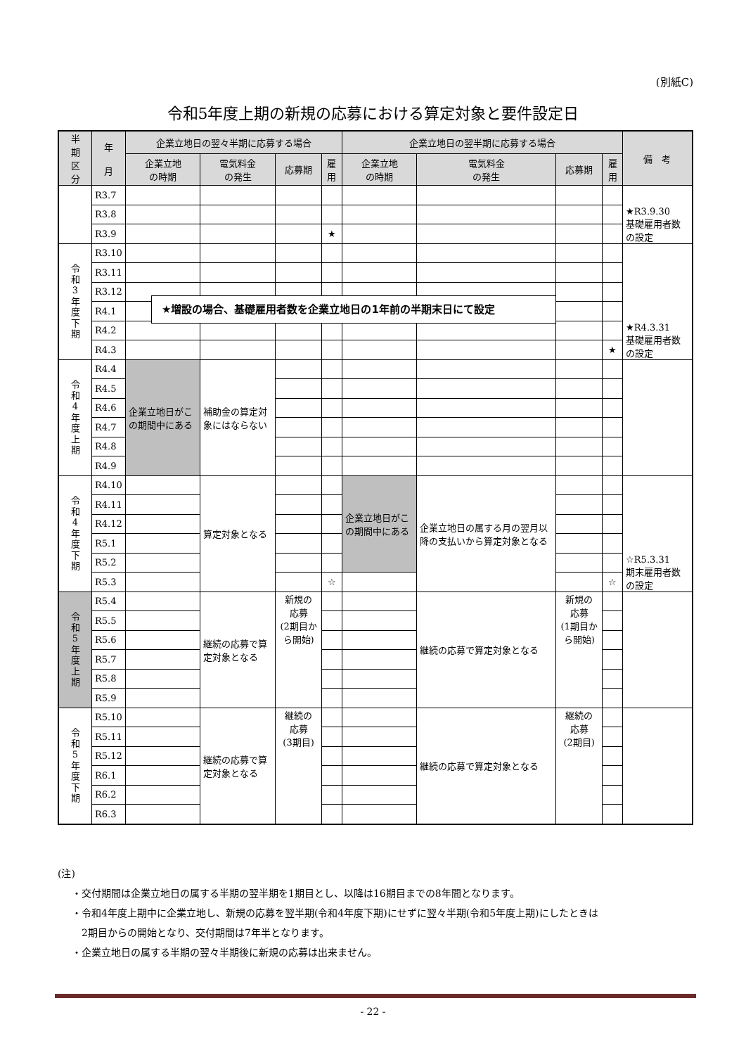(別紙C)
令和5年度上期の新規の応募における算定対象と要件設定日
| 半 期 区 分 | 年 月 | 企業立地日の翌々半期に応募する場合 | | | | 企業立地日の翌半期に応募する場合 | | | | 備 考 |
| --- | --- | --- | --- | --- | --- | --- | --- | --- | --- | --- |
| | | 企業立地 の時期 | 電気料金 の発生 | 応募期 | 雇用 | 企業立地 の時期 | 電気料金 の発生 | 応募期 | 雇用 | |
| | R3.7 | | | | | | | | | ★R3.9.30 基礎雇用者数の設定 |
| | R3.8 | | | | | | | | | |
| | R3.9 | | | | ★ | | | | | |
| 令 和 3 年 度 下 期 | R3.10 | | | | | | | | | ★R4.3.31 基礎雇用者数の設定 |
| | R3.11 | | | | | | | | | |
| | R3.12 | | | | | | | | | |
| | R4.1 | | | | | | | | | |
| | R4.2 | | | | | | | | | |
| | R4.3 | | | | | | | | ★ | |
| 令 和 4 年 度 上 期 | R4.4 | 企業立地日がこの期間中にある | 補助金の算定対象にはならない | | | | | | | |
| | R4.5 | | | | | | | | | |
| | R4.6 | | | | | | | | | |
| | R4.7 | | | | | | | | | |
| | R4.8 | | | | | | | | | |
| | R4.9 | | | | | | | | | |
| 令 和 4 年 度 下 期 | R4.10 | | 算定対象となる | | | 企業立地日がこの期間中にある | 企業立地日の属する月の翌月以降の支払いから算定対象となる | | | ☆R5.3.31 期末雇用者数の設定 |
| | R4.11 | | | | | | | | | |
| | R4.12 | | | | | | | | | |
| | R5.1 | | | | | | | | | |
| | R5.2 | | | | | | | | | |
| | R5.3 | | | | ☆ | | | | ☆ | |
| 令 和 5 年 度 上 期 | R5.4 | | 継続の応募で算定対象となる | 新規の 応募 (2期目から開始) | | | 継続の応募で算定対象となる | 新規の 応募 (1期目から開始) | | |
| | R5.5 | | | | | | | | | |
| | R5.6 | | | | | | | | | |
| | R5.7 | | | | | | | | | |
| | R5.8 | | | | | | | | | |
| | R5.9 | | | | | | | | | |
| 令 和 5 年 度 下 期 | R5.10 | | 継続の応募で算定対象となる | 継続の 応募 (3期目) | | | 継続の応募で算定対象となる | 継続の 応募 (2期目) | | |
| | R5.11 | | | | | | | | | |
| | R5.12 | | | | | | | | | |
| | R6.1 | | | | | | | | | |
| | R6.2 | | | | | | | | | |
| | R6.3 | | | | | | | | | |
★増設の場合、基礎雇用者数を企業立地日の1年前の半期末日にて設定
(注)
・交付期間は企業立地日の属する半期の翌半期を1期目とし、以降は16期目までの8年間となります。
・令和4年度上期中に企業立地し、新規の応募を翌半期(令和4年度下期)にせずに翌々半期(令和5年度上期)にしたときは
　2期目からの開始となり、交付期間は7年半となります。
・企業立地日の属する半期の翌々半期後に新規の応募は出来ません。
- 22 -